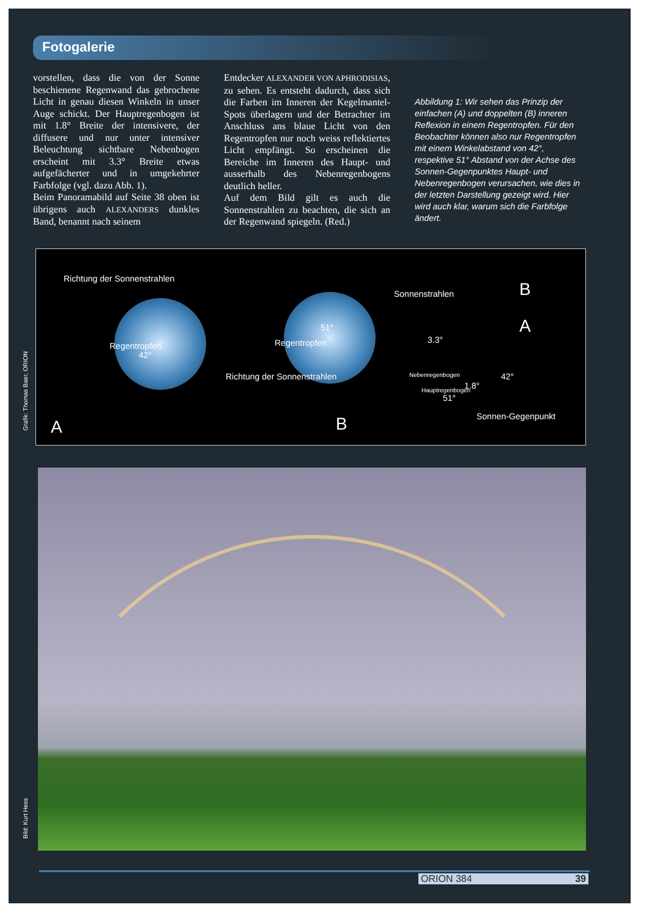Fotogalerie
vorstellen, dass die von der Sonne beschienene Regenwand das gebrochene Licht in genau diesen Winkeln in unser Auge schickt. Der Hauptregenbogen ist mit 1.8° Breite der intensivere, der diffusere und nur unter intensiver Beleuchtung sichtbare Nebenbogen erscheint mit 3.3° Breite etwas aufgefächerter und in umgekehrter Farbfolge (vgl. dazu Abb. 1).
Beim Panoramabild auf Seite 38 oben ist übrigens auch ALEXANDERS dunkles Band, benannt nach seinem
Entdecker ALEXANDER VON APHRODISIAS, zu sehen. Es entsteht dadurch, dass sich die Farben im Inneren der Kegelmantel-Spots überlagern und der Betrachter im Anschluss ans blaue Licht von den Regentropfen nur noch weiss reflektiertes Licht empfängt. So erscheinen die Bereiche im Inneren des Haupt- und ausserhalb des Nebenregenbogens deutlich heller.
Auf dem Bild gilt es auch die Sonnenstrahlen zu beachten, die sich an der Regenwand spiegeln. (Red.)
Abbildung 1: Wir sehen das Prinzip der einfachen (A) und doppelten (B) inneren Reflexion in einem Regentropfen. Für den Beobachter können also nur Regentropfen mit einem Winkelabstand von 42°, respektive 51° Abstand von der Achse des Sonnen-Gegenpunktes Haupt- und Nebenregenbogen verursachen, wie dies in der letzten Darstellung gezeigt wird. Hier wird auch klar, warum sich die Farbfolge ändert.
Grafik: Thomas Baer, ORION
Richtung der Sonnenstrahlen
42°
Regentropfen
A
Regentropfen
51°
Richtung der Sonnenstrahlen
B
Sonnenstrahlen B
A
3.3°
Nebenregenbogen
Hauptregenbogen 1.8°
42°
51°
Sonnen-Gegenpunkt
Bild: Kurt Hess
ORION 384 39